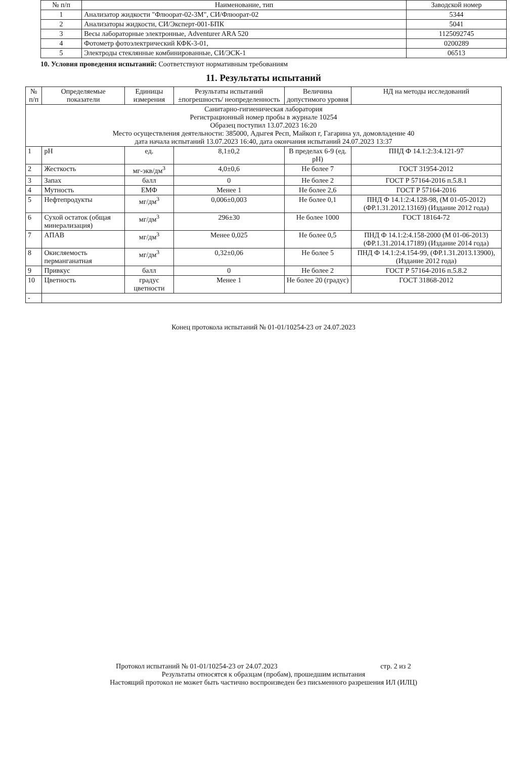| № п/п | Наименование, тип | Заводской номер |
| --- | --- | --- |
| 1 | Анализатор жидкости "Флюорат-02-3М", СИ/Флюорат-02 | 5344 |
| 2 | Анализаторы жидкости, СИ/Эксперт-001-БПК | 5041 |
| 3 | Весы лабораторные электронные, Adventurer ARA 520 | 1125092745 |
| 4 | Фотометр фотоэлектрический КФК-3-01, | 0200289 |
| 5 | Электроды стеклянные комбинированные, СИ/ЭСК-1 | 06513 |
10. Условия проведения испытаний: Соответствуют нормативным требованиям
11. Результаты испытаний
| № п/п | Определяемые показатели | Единицы измерения | Результаты испытаний ±погрешность/ неопределенность | Величина допустимого уровня | НД на методы исследований |
| --- | --- | --- | --- | --- | --- |
| Санитарно-гигиеническая лаборатория Регистрационный номер пробы в журнале 10254 Образец поступил 13.07.2023 16:20 Место осуществления деятельности: 385000, Адыгея Респ, Майкоп г, Гагарина ул, домовладение 40 дата начала испытаний 13.07.2023 16:40, дата окончания испытаний 24.07.2023 13:37 | | | | | |
| 1 | pH | ед. | 8,1±0,2 | В пределах 6-9 (ед. pH) | ПНД Ф 14.1:2:3:4.121-97 |
| 2 | Жесткость | мг-экв/дм<sup>3</sup> | 4,0±0,6 | Не более 7 | ГОСТ 31954-2012 |
| 3 | Запах | балл | 0 | Не более 2 | ГОСТ Р 57164-2016 п.5.8.1 |
| 4 | Мутность | ЕМФ | Менее 1 | Не более 2,6 | ГОСТ Р 57164-2016 |
| 5 | Нефтепродукты | мг/дм<sup>3</sup> | 0,006±0,003 | Не более 0,1 | ПНД Ф 14.1:2:4.128-98, (М 01-05-2012) (ФР.1.31.2012.13169) (Издание 2012 года) |
| 6 | Сухой остаток (общая минерализация) | мг/дм<sup>3</sup> | 296±30 | Не более 1000 | ГОСТ 18164-72 |
| 7 | АПАВ | мг/дм<sup>3</sup> | Менее 0,025 | Не более 0,5 | ПНД Ф 14.1:2:4.158-2000 (М 01-06-2013) (ФР.1.31.2014.17189) (Издание 2014 года) |
| 8 | Окисляемость перманганатная | мг/дм<sup>3</sup> | 0,32±0,06 | Не более 5 | ПНД Ф 14.1:2:4.154-99, (ФР.1.31.2013.13900), (Издание 2012 года) |
| 9 | Привкус | балл | 0 | Не более 2 | ГОСТ Р 57164-2016 п.5.8.2 |
| 10 | Цветность | градус цветности | Менее 1 | Не более 20 (градус) | ГОСТ 31868-2012 |
| - | | | | | |
Конец протокола испытаний № 01-01/10254-23 от 24.07.2023
Протокол испытаний № 01-01/10254-23 от 24.07.2023 стр. 2 из 2
Результаты относятся к образцам (пробам), прошедшим испытания
Настоящий протокол не может быть частично воспроизведен без письменного разрешения ИЛ (ИЛЦ)